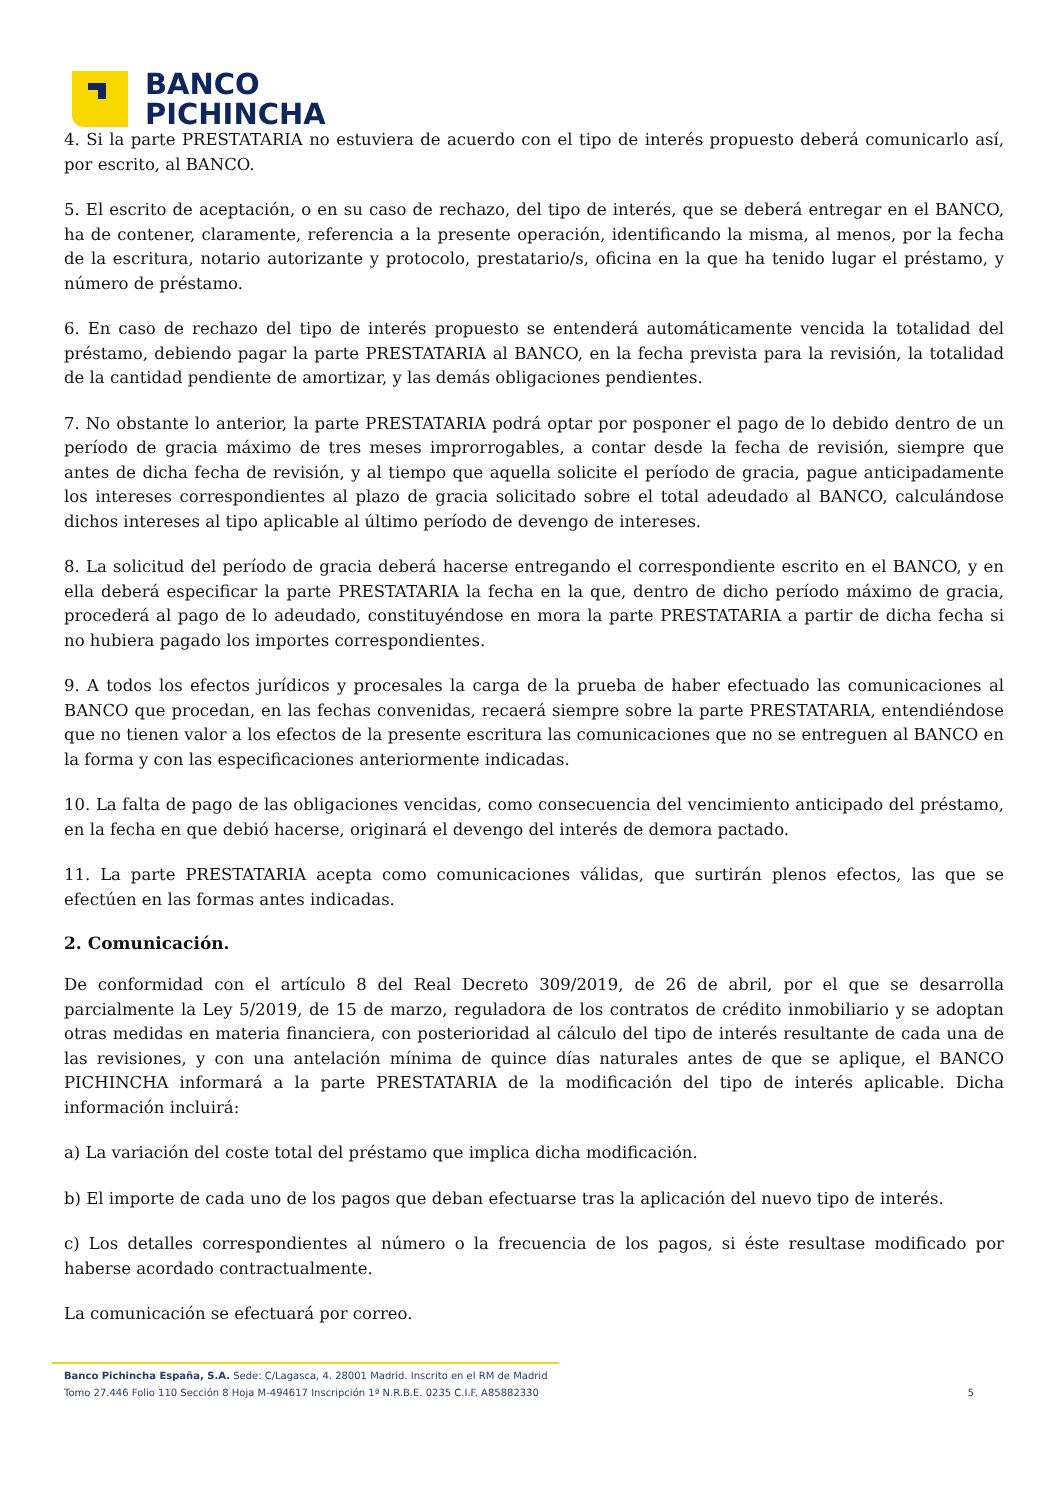BANCO
PICHINCHA
4. Si la parte PRESTATARIA no estuviera de acuerdo con el tipo de interés propuesto deberá comunicarlo así, por escrito, al BANCO.
5. El escrito de aceptación, o en su caso de rechazo, del tipo de interés, que se deberá entregar en el BANCO, ha de contener, claramente, referencia a la presente operación, identificando la misma, al menos, por la fecha de la escritura, notario autorizante y protocolo, prestatario/s, oficina en la que ha tenido lugar el préstamo, y número de préstamo.
6. En caso de rechazo del tipo de interés propuesto se entenderá automáticamente vencida la totalidad del préstamo, debiendo pagar la parte PRESTATARIA al BANCO, en la fecha prevista para la revisión, la totalidad de la cantidad pendiente de amortizar, y las demás obligaciones pendientes.
7. No obstante lo anterior, la parte PRESTATARIA podrá optar por posponer el pago de lo debido dentro de un período de gracia máximo de tres meses improrrogables, a contar desde la fecha de revisión, siempre que antes de dicha fecha de revisión, y al tiempo que aquella solicite el período de gracia, pague anticipadamente los intereses correspondientes al plazo de gracia solicitado sobre el total adeudado al BANCO, calculándose dichos intereses al tipo aplicable al último período de devengo de intereses.
8. La solicitud del período de gracia deberá hacerse entregando el correspondiente escrito en el BANCO, y en ella deberá especificar la parte PRESTATARIA la fecha en la que, dentro de dicho período máximo de gracia, procederá al pago de lo adeudado, constituyéndose en mora la parte PRESTATARIA a partir de dicha fecha si no hubiera pagado los importes correspondientes.
9. A todos los efectos jurídicos y procesales la carga de la prueba de haber efectuado las comunicaciones al BANCO que procedan, en las fechas convenidas, recaerá siempre sobre la parte PRESTATARIA, entendiéndose que no tienen valor a los efectos de la presente escritura las comunicaciones que no se entreguen al BANCO en la forma y con las especificaciones anteriormente indicadas.
10. La falta de pago de las obligaciones vencidas, como consecuencia del vencimiento anticipado del préstamo, en la fecha en que debió hacerse, originará el devengo del interés de demora pactado.
11. La parte PRESTATARIA acepta como comunicaciones válidas, que surtirán plenos efectos, las que se efectúen en las formas antes indicadas.
2. Comunicación.
De conformidad con el artículo 8 del Real Decreto 309/2019, de 26 de abril, por el que se desarrolla parcialmente la Ley 5/2019, de 15 de marzo, reguladora de los contratos de crédito inmobiliario y se adoptan otras medidas en materia financiera, con posterioridad al cálculo del tipo de interés resultante de cada una de las revisiones, y con una antelación mínima de quince días naturales antes de que se aplique, el BANCO PICHINCHA informará a la parte PRESTATARIA de la modificación del tipo de interés aplicable. Dicha información incluirá:
a) La variación del coste total del préstamo que implica dicha modificación.
b) El importe de cada uno de los pagos que deban efectuarse tras la aplicación del nuevo tipo de interés.
c) Los detalles correspondientes al número o la frecuencia de los pagos, si éste resultase modificado por haberse acordado contractualmente.
La comunicación se efectuará por correo.
Banco Pichincha España, S.A. Sede: C/Lagasca, 4. 28001 Madrid. Inscrito en el RM de Madrid
Tomo 27.446 Folio 110 Sección 8 Hoja M-494617 Inscripción 1ª N.R.B.E. 0235 C.I.F. A85882330 5